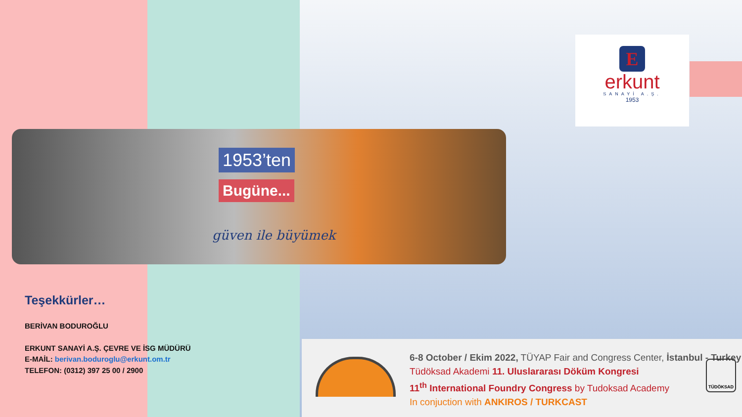E
erkunt
SANAYİ A.Ş.
1953
1953’ten
Bugüne...
güven ile büyümek
Teşekkürler…
BERİVAN BODUROĞLU
ERKUNT SANAYİ A.Ş. ÇEVRE VE İSG MÜDÜRÜ
E-MAİL: berivan.boduroglu@erkunt.om.tr
TELEFON: (0312) 397 25 00 / 2900
6-8 October / Ekim 2022, TÜYAP Fair and Congress Center, İstanbul - Turkey
Tüdöksad Akademi 11. Uluslararası Döküm Kongresi
11<sup>th</sup> International Foundry Congress by Tudoksad Academy
In conjuction with ANKIROS / TURKCAST
TÜDÖKSAD